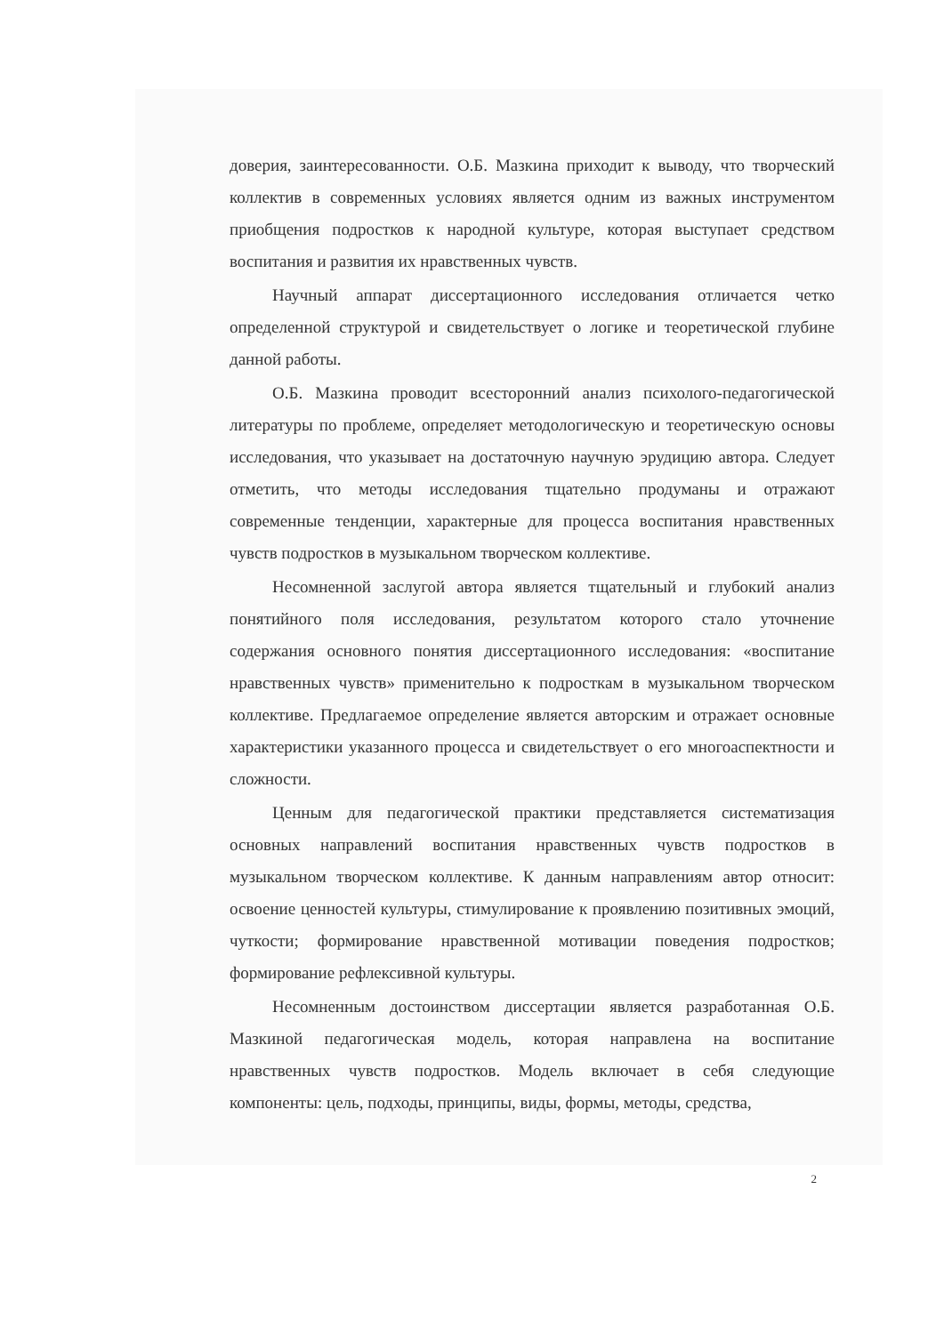доверия, заинтересованности. О.Б. Мазкина приходит к выводу, что творческий коллектив в современных условиях является одним из важных инструментом приобщения подростков к народной культуре, которая выступает средством воспитания и развития их нравственных чувств.
Научный аппарат диссертационного исследования отличается четко определенной структурой и свидетельствует о логике и теоретической глубине данной работы.
О.Б. Мазкина проводит всесторонний анализ психолого-педагогической литературы по проблеме, определяет методологическую и теоретическую основы исследования, что указывает на достаточную научную эрудицию автора. Следует отметить, что методы исследования тщательно продуманы и отражают современные тенденции, характерные для процесса воспитания нравственных чувств подростков в музыкальном творческом коллективе.
Несомненной заслугой автора является тщательный и глубокий анализ понятийного поля исследования, результатом которого стало уточнение содержания основного понятия диссертационного исследования: «воспитание нравственных чувств» применительно к подросткам в музыкальном творческом коллективе. Предлагаемое определение является авторским и отражает основные характеристики указанного процесса и свидетельствует о его многоаспектности и сложности.
Ценным для педагогической практики представляется систематизация основных направлений воспитания нравственных чувств подростков в музыкальном творческом коллективе. К данным направлениям автор относит: освоение ценностей культуры, стимулирование к проявлению позитивных эмоций, чуткости; формирование нравственной мотивации поведения подростков; формирование рефлексивной культуры.
Несомненным достоинством диссертации является разработанная О.Б. Мазкиной педагогическая модель, которая направлена на воспитание нравственных чувств подростков. Модель включает в себя следующие компоненты: цель, подходы, принципы, виды, формы, методы, средства,
2